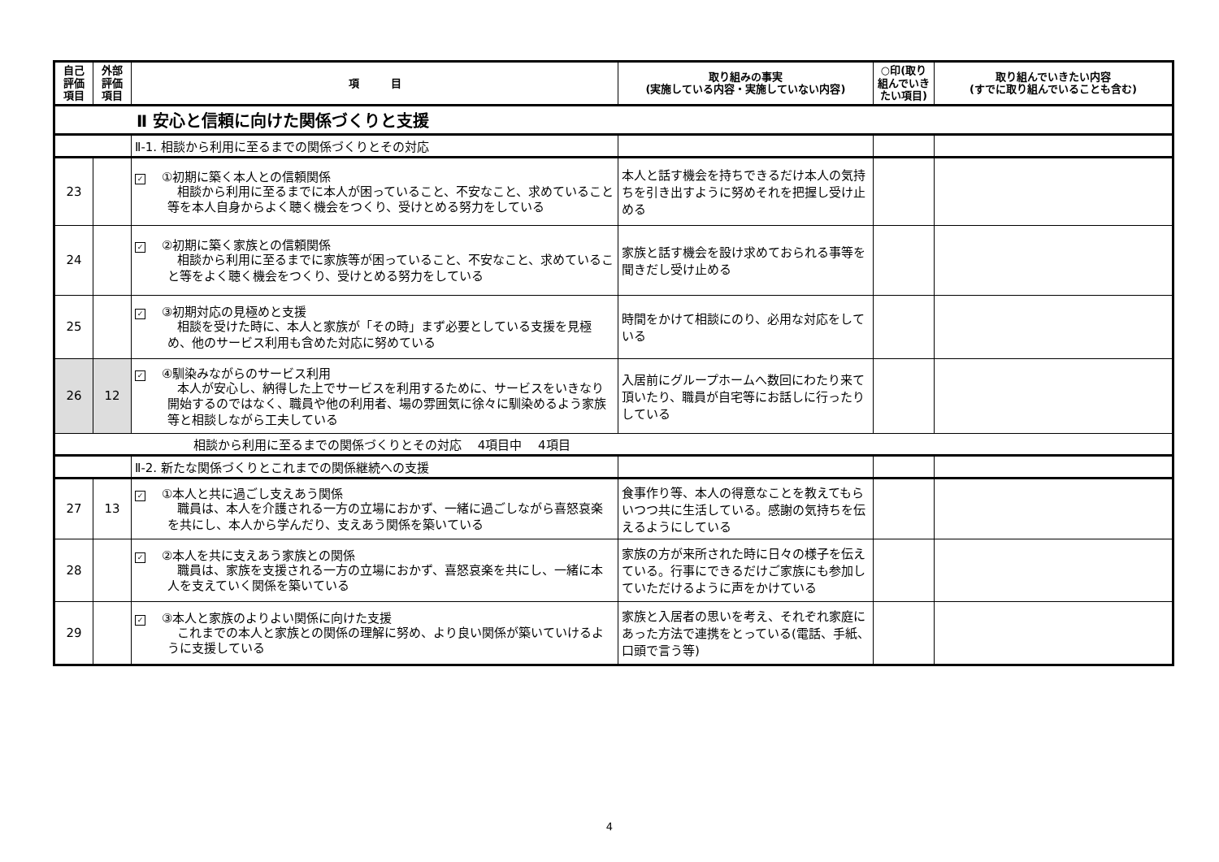| 自己評価項目 | 外部評価項目 | 項 目 | 取り組みの事実 (実施している内容・実施していない内容) | ○印(取り組んでいきたい項目) | 取り組んでいきたい内容 (すでに取り組んでいることも含む) |
| --- | --- | --- | --- | --- | --- |
| Ⅱ 安心と信頼に向けた関係づくりと支援 | | | | | |
| | | Ⅱ-1. 相談から利用に至るまでの関係づくりとその対応 | | | |
| 23 | | ✓ ①初期に築く本人との信頼関係 相談から利用に至るまでに本人が困っていること、不安なこと、求めていること等を本人自身からよく聴く機会をつくり、受けとめる努力をしている | 本人と話す機会を持ちできるだけ本人の気持ちを引き出すように努めそれを把握し受け止める | | |
| 24 | | ✓ ②初期に築く家族との信頼関係 相談から利用に至るまでに家族等が困っていること、不安なこと、求めていること等をよく聴く機会をつくり、受けとめる努力をしている | 家族と話す機会を設け求めておられる事等を聞きだし受け止める | | |
| 25 | | ✓ ③初期対応の見極めと支援 相談を受けた時に、本人と家族が「その時」まず必要としている支援を見極め、他のサービス利用も含めた対応に努めている | 時間をかけて相談にのり、必用な対応をしている | | |
| 26 | 12 | ✓ ④馴染みながらのサービス利用 本人が安心し、納得した上でサービスを利用するために、サービスをいきなり開始するのではなく、職員や他の利用者、場の雰囲気に徐々に馴染めるよう家族等と相談しながら工夫している | 入居前にグループホームへ数回にわたり来て頂いたり、職員が自宅等にお話しに行ったりしている | | |
| 相談から利用に至るまでの関係づくりとその対応 4項目中 4項目 | | | | | |
| | | Ⅱ-2. 新たな関係づくりとこれまでの関係継続への支援 | | | |
| 27 | 13 | ✓ ①本人と共に過ごし支えあう関係 職員は、本人を介護される一方の立場におかず、一緒に過ごしながら喜怒哀楽を共にし、本人から学んだり、支えあう関係を築いている | 食事作り等、本人の得意なことを教えてもらいつつ共に生活している。感謝の気持ちを伝えるようにしている | | |
| 28 | | ✓ ②本人を共に支えあう家族との関係 職員は、家族を支援される一方の立場におかず、喜怒哀楽を共にし、一緒に本人を支えていく関係を築いている | 家族の方が来所された時に日々の様子を伝えている。行事にできるだけご家族にも参加していただけるように声をかけている | | |
| 29 | | ✓ ③本人と家族のよりよい関係に向けた支援 これまでの本人と家族との関係の理解に努め、より良い関係が築いていけるように支援している | 家族と入居者の思いを考え、それぞれ家庭にあった方法で連携をとっている(電話、手紙、口頭で言う等) | | |
4